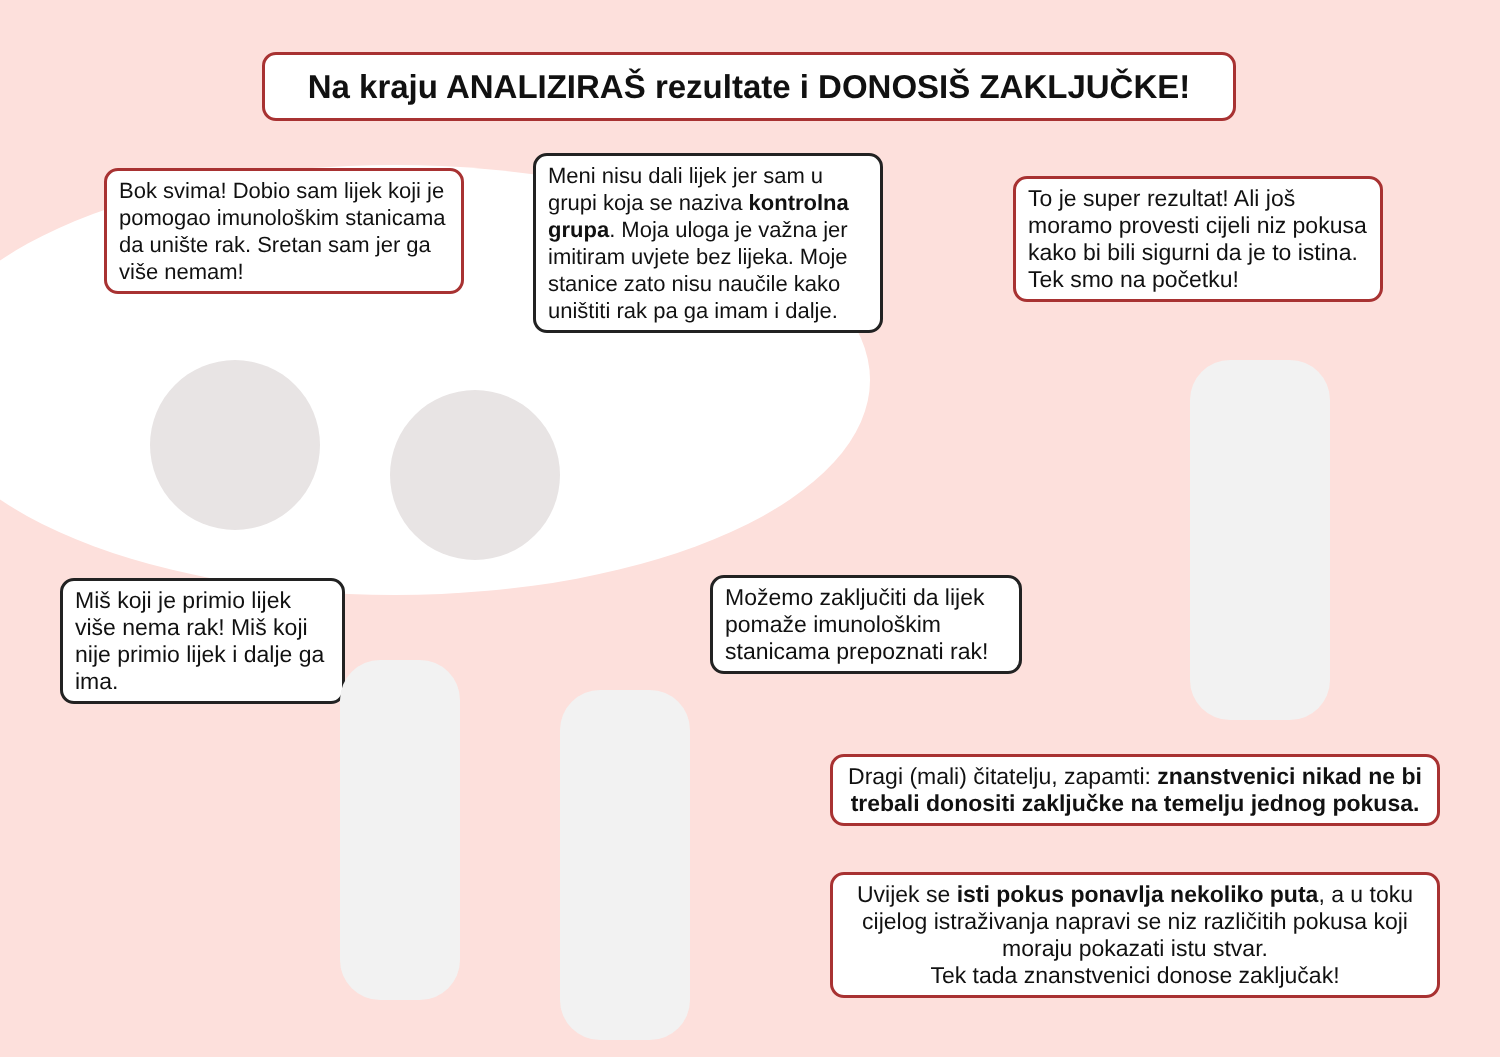Na kraju ANALIZIRAŠ rezultate i DONOSIŠ ZAKLJUČKE!
Bok svima! Dobio sam lijek koji je pomogao imunološkim stanicama da unište rak. Sretan sam jer ga više nemam!
Meni nisu dali lijek jer sam u grupi koja se naziva kontrolna grupa. Moja uloga je važna jer imitiram uvjete bez lijeka. Moje stanice zato nisu naučile kako uništiti rak pa ga imam i dalje.
To je super rezultat! Ali još moramo provesti cijeli niz pokusa kako bi bili sigurni da je to istina. Tek smo na početku!
Miš koji je primio lijek više nema rak! Miš koji nije primio lijek i dalje ga ima.
Možemo zaključiti da lijek pomaže imunološkim stanicama prepoznati rak!
Dragi (mali) čitatelju, zapamti: znanstvenici nikad ne bi trebali donositi zaključke na temelju jednog pokusa.
Uvijek se isti pokus ponavlja nekoliko puta, a u toku cijelog istraživanja napravi se niz različitih pokusa koji moraju pokazati istu stvar.
Tek tada znanstvenici donose zaključak!